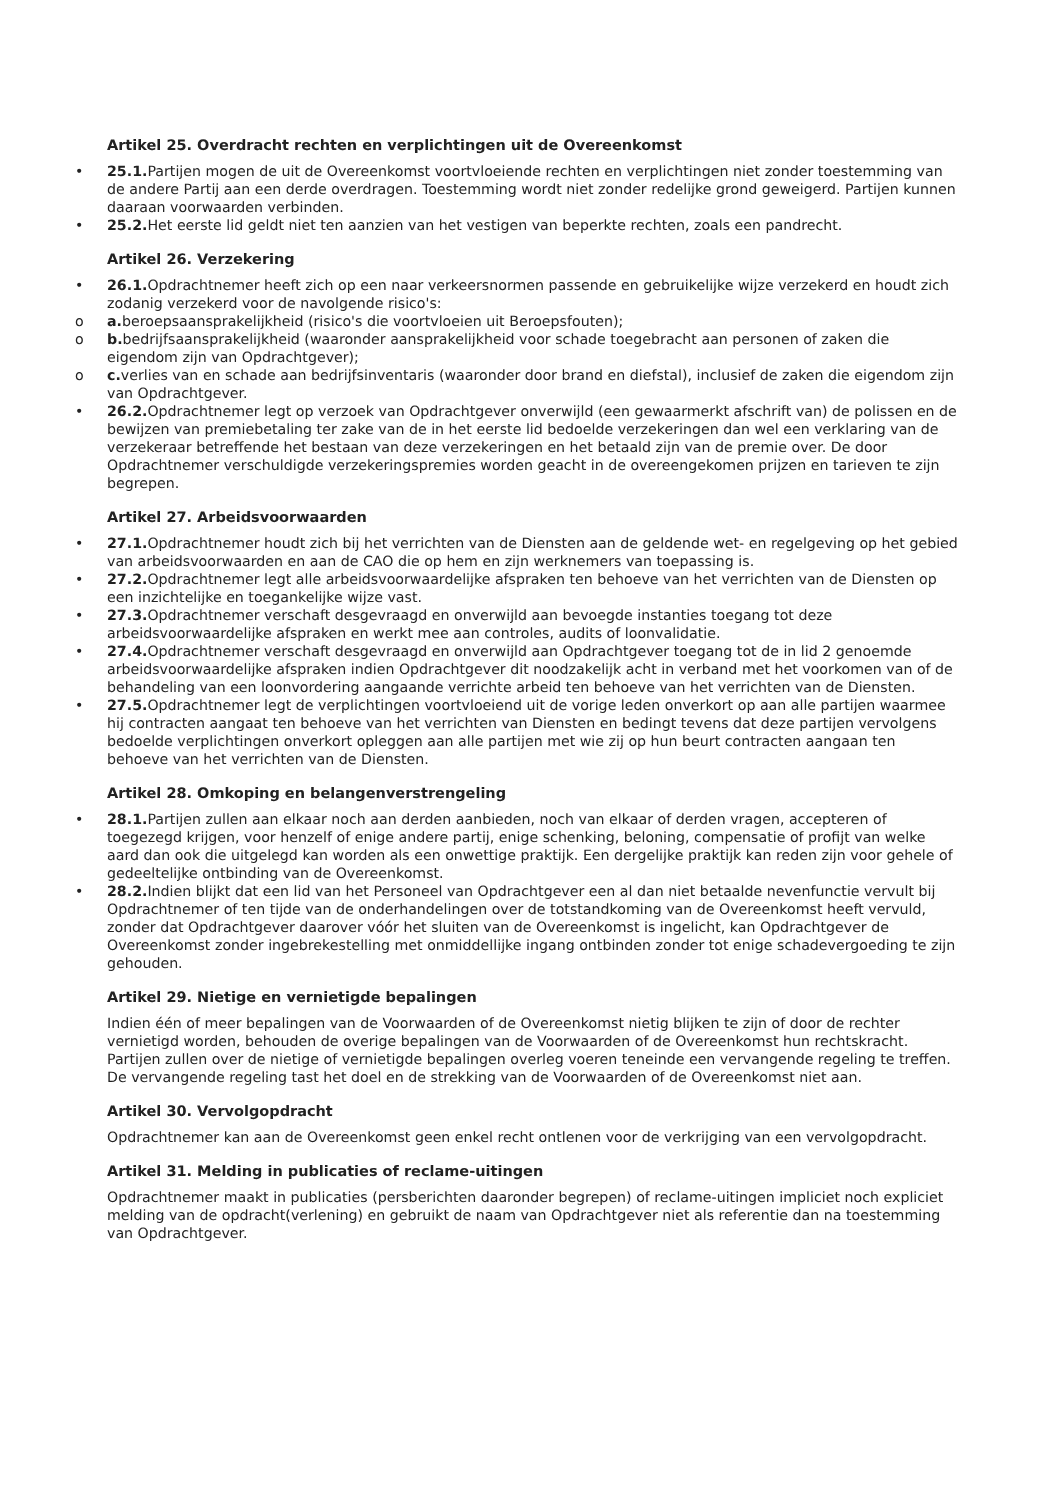Artikel 25. Overdracht rechten en verplichtingen uit de Overeenkomst
• 25.1. Partijen mogen de uit de Overeenkomst voortvloeiende rechten en verplichtingen niet zonder toestemming van de andere Partij aan een derde overdragen. Toestemming wordt niet zonder redelijke grond geweigerd. Partijen kunnen daaraan voorwaarden verbinden.
• 25.2. Het eerste lid geldt niet ten aanzien van het vestigen van beperkte rechten, zoals een pandrecht.
Artikel 26. Verzekering
• 26.1. Opdrachtnemer heeft zich op een naar verkeersnormen passende en gebruikelijke wijze verzekerd en houdt zich zodanig verzekerd voor de navolgende risico's:
o a. beroepsaansprakelijkheid (risico's die voortvloeien uit Beroepsfouten);
o b. bedrijfsaansprakelijkheid (waaronder aansprakelijkheid voor schade toegebracht aan personen of zaken die eigendom zijn van Opdrachtgever);
o c. verlies van en schade aan bedrijfsinventaris (waaronder door brand en diefstal), inclusief de zaken die eigendom zijn van Opdrachtgever.
• 26.2. Opdrachtnemer legt op verzoek van Opdrachtgever onverwijld (een gewaarmerkt afschrift van) de polissen en de bewijzen van premiebetaling ter zake van de in het eerste lid bedoelde verzekeringen dan wel een verklaring van de verzekeraar betreffende het bestaan van deze verzekeringen en het betaald zijn van de premie over. De door Opdrachtnemer verschuldigde verzekeringspremies worden geacht in de overeengekomen prijzen en tarieven te zijn begrepen.
Artikel 27. Arbeidsvoorwaarden
• 27.1. Opdrachtnemer houdt zich bij het verrichten van de Diensten aan de geldende wet- en regelgeving op het gebied van arbeidsvoorwaarden en aan de CAO die op hem en zijn werknemers van toepassing is.
• 27.2. Opdrachtnemer legt alle arbeidsvoorwaardelijke afspraken ten behoeve van het verrichten van de Diensten op een inzichtelijke en toegankelijke wijze vast.
• 27.3. Opdrachtnemer verschaft desgevraagd en onverwijld aan bevoegde instanties toegang tot deze arbeidsvoorwaardelijke afspraken en werkt mee aan controles, audits of loonvalidatie.
• 27.4. Opdrachtnemer verschaft desgevraagd en onverwijld aan Opdrachtgever toegang tot de in lid 2 genoemde arbeidsvoorwaardelijke afspraken indien Opdrachtgever dit noodzakelijk acht in verband met het voorkomen van of de behandeling van een loonvordering aangaande verrichte arbeid ten behoeve van het verrichten van de Diensten.
• 27.5. Opdrachtnemer legt de verplichtingen voortvloeiend uit de vorige leden onverkort op aan alle partijen waarmee hij contracten aangaat ten behoeve van het verrichten van Diensten en bedingt tevens dat deze partijen vervolgens bedoelde verplichtingen onverkort opleggen aan alle partijen met wie zij op hun beurt contracten aangaan ten behoeve van het verrichten van de Diensten.
Artikel 28. Omkoping en belangenverstrengeling
• 28.1. Partijen zullen aan elkaar noch aan derden aanbieden, noch van elkaar of derden vragen, accepteren of toegezegd krijgen, voor henzelf of enige andere partij, enige schenking, beloning, compensatie of profijt van welke aard dan ook die uitgelegd kan worden als een onwettige praktijk. Een dergelijke praktijk kan reden zijn voor gehele of gedeeltelijke ontbinding van de Overeenkomst.
• 28.2. Indien blijkt dat een lid van het Personeel van Opdrachtgever een al dan niet betaalde nevenfunctie vervult bij Opdrachtnemer of ten tijde van de onderhandelingen over de totstandkoming van de Overeenkomst heeft vervuld, zonder dat Opdrachtgever daarover vóór het sluiten van de Overeenkomst is ingelicht, kan Opdrachtgever de Overeenkomst zonder ingebrekestelling met onmiddellijke ingang ontbinden zonder tot enige schadevergoeding te zijn gehouden.
Artikel 29. Nietige en vernietigde bepalingen
Indien één of meer bepalingen van de Voorwaarden of de Overeenkomst nietig blijken te zijn of door de rechter vernietigd worden, behouden de overige bepalingen van de Voorwaarden of de Overeenkomst hun rechtskracht. Partijen zullen over de nietige of vernietigde bepalingen overleg voeren teneinde een vervangende regeling te treffen. De vervangende regeling tast het doel en de strekking van de Voorwaarden of de Overeenkomst niet aan.
Artikel 30. Vervolgopdracht
Opdrachtnemer kan aan de Overeenkomst geen enkel recht ontlenen voor de verkrijging van een vervolgopdracht.
Artikel 31. Melding in publicaties of reclame-uitingen
Opdrachtnemer maakt in publicaties (persberichten daaronder begrepen) of reclame-uitingen impliciet noch expliciet melding van de opdracht(verlening) en gebruikt de naam van Opdrachtgever niet als referentie dan na toestemming van Opdrachtgever.